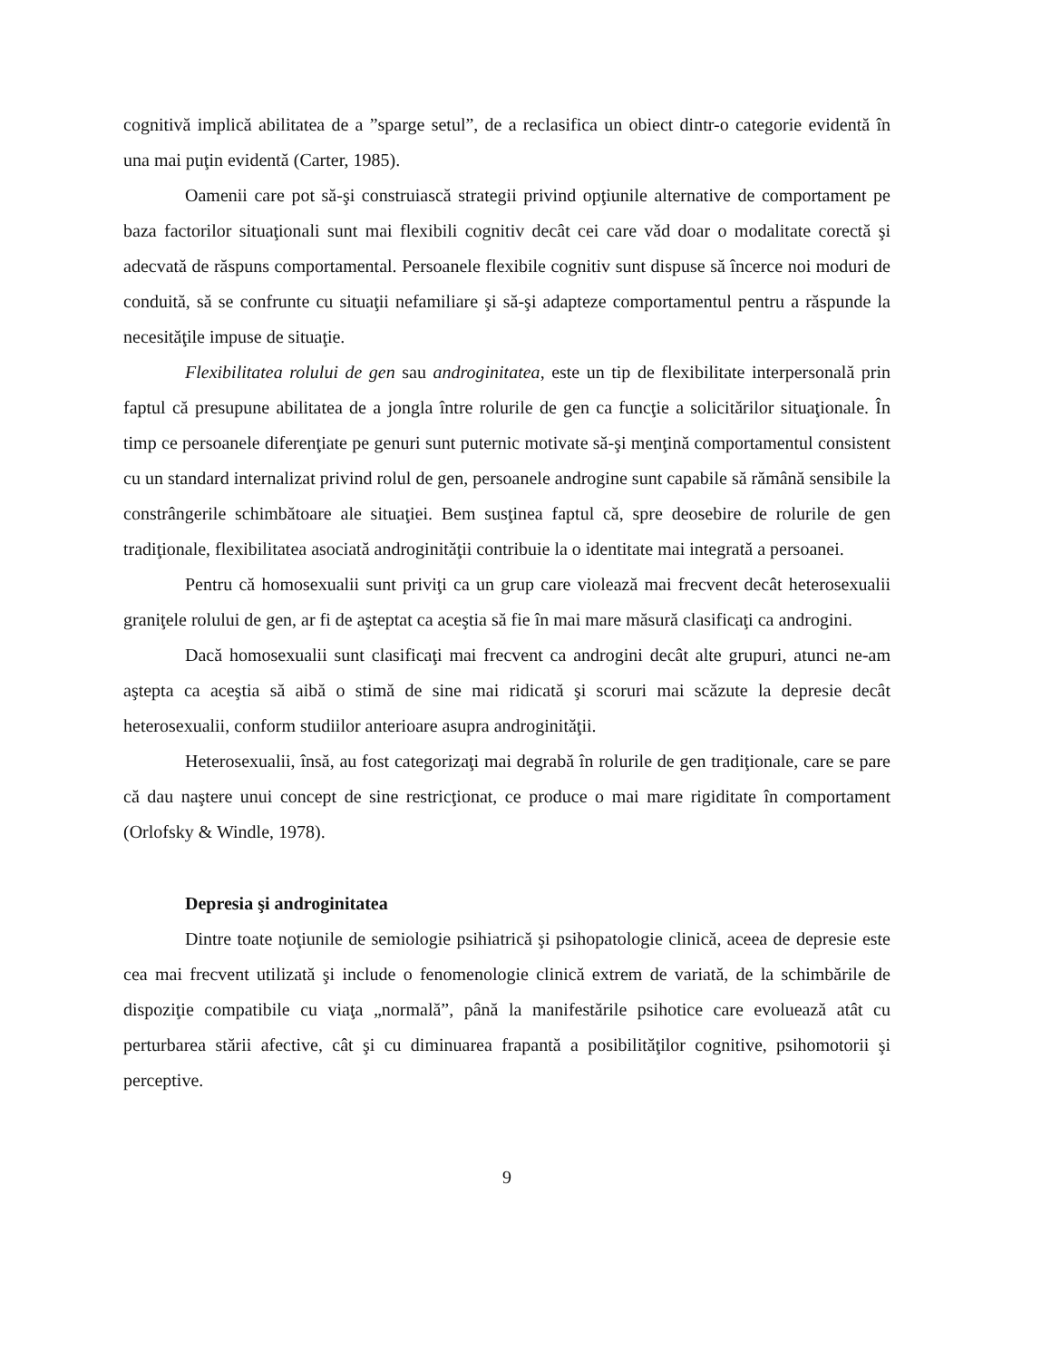cognitivă implică abilitatea de a ”sparge setul”, de a reclasifica un obiect dintr-o categorie evidentă în una mai puţin evidentă (Carter, 1985).
Oamenii care pot să-şi construiască strategii privind opţiunile alternative de comportament pe baza factorilor situaţionali sunt mai flexibili cognitiv decât cei care văd doar o modalitate corectă şi adecvată de răspuns comportamental. Persoanele flexibile cognitiv sunt dispuse să încerce noi moduri de conduită, să se confrunte cu situaţii nefamiliare şi să-şi adapteze comportamentul pentru a răspunde la necesităţile impuse de situaţie.
Flexibilitatea rolului de gen sau androginitatea, este un tip de flexibilitate interpersonală prin faptul că presupune abilitatea de a jongla între rolurile de gen ca funcţie a solicitărilor situaţionale. În timp ce persoanele diferenţiate pe genuri sunt puternic motivate să-şi menţină comportamentul consistent cu un standard internalizat privind rolul de gen, persoanele androgine sunt capabile să rămână sensibile la constrângerile schimbătoare ale situaţiei. Bem susţinea faptul că, spre deosebire de rolurile de gen tradiţionale, flexibilitatea asociată androginităţii contribuie la o identitate mai integrată a persoanei.
Pentru că homosexualii sunt priviţi ca un grup care violează mai frecvent decât heterosexualii graniţele rolului de gen, ar fi de aşteptat ca aceştia să fie în mai mare măsură clasificaţi ca androgini.
Dacă homosexualii sunt clasificaţi mai frecvent ca androgini decât alte grupuri, atunci ne-am aştepta ca aceştia să aibă o stimă de sine mai ridicată şi scoruri mai scăzute la depresie decât heterosexualii, conform studiilor anterioare asupra androginităţii.
Heterosexualii, însă, au fost categorizaţi mai degrabă în rolurile de gen tradiţionale, care se pare că dau naştere unui concept de sine restricţionat, ce produce o mai mare rigiditate în comportament (Orlofsky & Windle, 1978).
Depresia şi androginitatea
Dintre toate noţiunile de semiologie psihiatrică şi psihopatologie clinică, aceea de depresie este cea mai frecvent utilizată şi include o fenomenologie clinică extrem de variată, de la schimbările de dispoziţie compatibile cu viaţa „normală”, până la manifestările psihotice care evoluează atât cu perturbarea stării afective, cât şi cu diminuarea frapantă a posibilităţilor cognitive, psihomotorii şi perceptive.
9